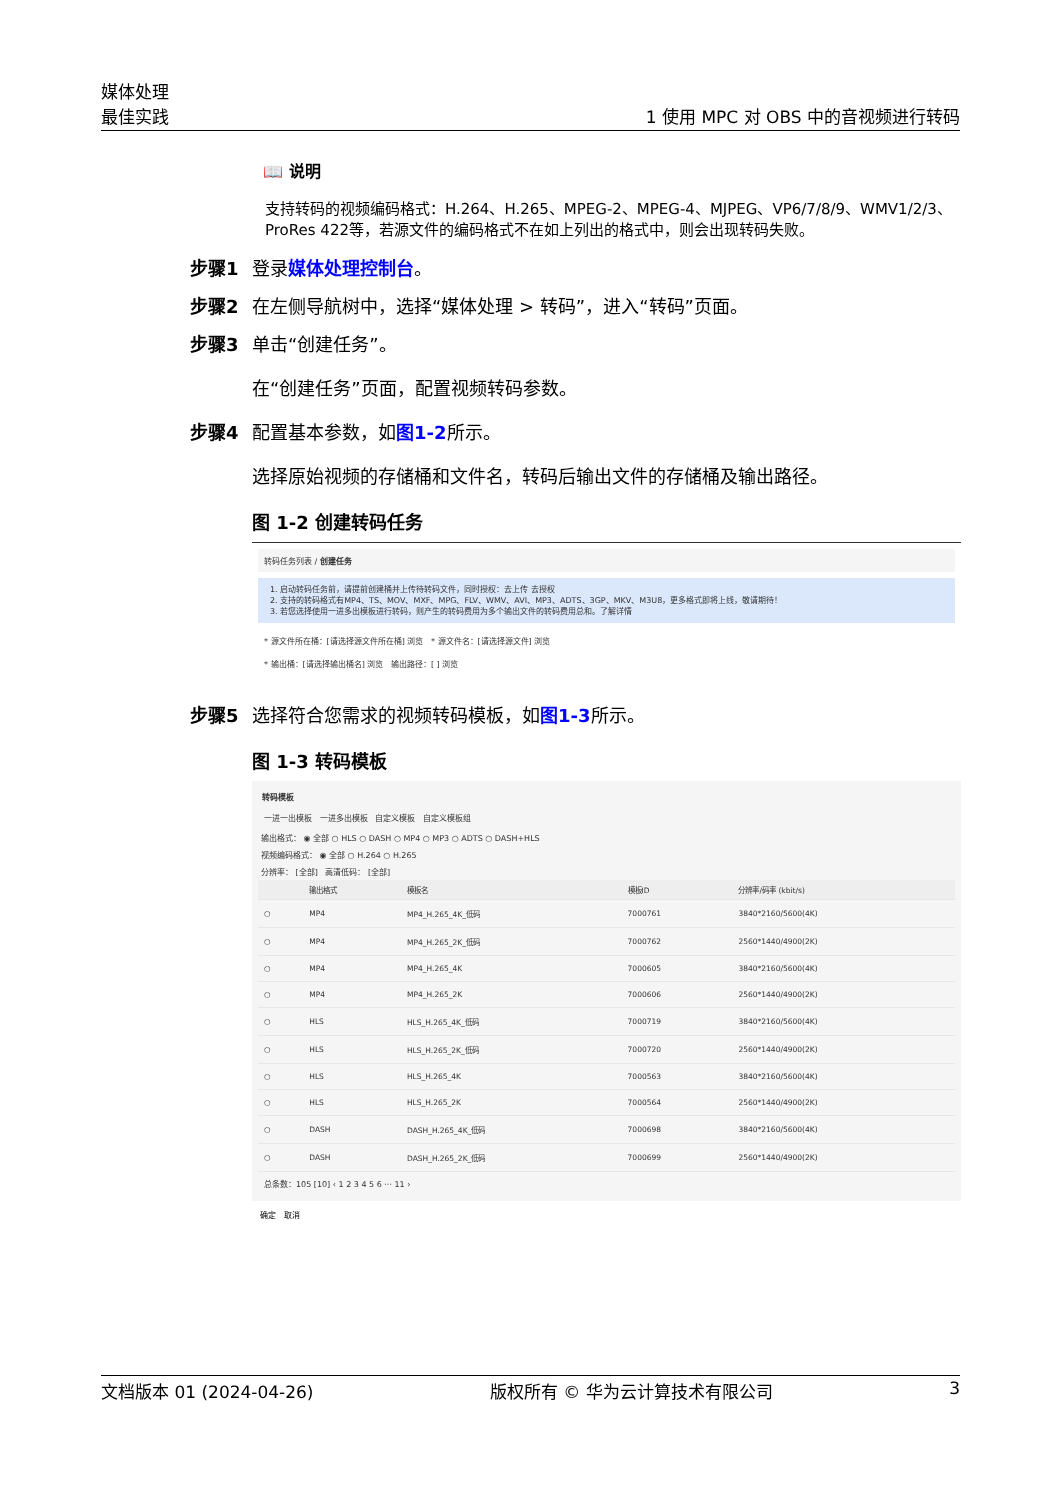媒体处理
最佳实践
1 使用 MPC 对 OBS 中的音视频进行转码
📖 说明
支持转码的视频编码格式：H.264、H.265、MPEG-2、MPEG-4、MJPEG、VP6/7/8/9、WMV1/2/3、ProRes 422等，若源文件的编码格式不在如上列出的格式中，则会出现转码失败。
步骤1 登录媒体处理控制台。
步骤2 在左侧导航树中，选择“媒体处理 > 转码”，进入“转码”页面。
步骤3 单击“创建任务”。
在“创建任务”页面，配置视频转码参数。
步骤4 配置基本参数，如图1-2所示。
选择原始视频的存储桶和文件名，转码后输出文件的存储桶及输出路径。
图 1-2 创建转码任务
转码任务列表 / 创建任务
1. 启动转码任务前，请提前创建桶并上传待转码文件，同时授权：去上传 去授权
2. 支持的转码格式有MP4、TS、MOV、MXF、MPG、FLV、WMV、AVI、MP3、ADTS、3GP、MKV、M3U8，更多格式即将上线，敬请期待！
3. 若您选择使用一进多出模板进行转码，则产生的转码费用为多个输出文件的转码费用总和。了解详情
* 源文件所在桶：[请选择源文件所在桶] 浏览 * 源文件名：[请选择源文件] 浏览
* 输出桶：[请选择输出桶名] 浏览 输出路径：[ ] 浏览
步骤5 选择符合您需求的视频转码模板，如图1-3所示。
图 1-3 转码模板
转码模板
一进一出模板 一进多出模板 自定义模板 自定义模板组
输出格式： ◉ 全部 ○ HLS ○ DASH ○ MP4 ○ MP3 ○ ADTS ○ DASH+HLS
视频编码格式： ◉ 全部 ○ H.264 ○ H.265
分辨率： [全部] 高清低码： [全部]
| | 输出格式 | 模板名 | 模板ID | 分辨率/码率 (kbit/s) |
| --- | --- | --- | --- | --- |
| ○ | MP4 | MP4_H.265_4K_低码 | 7000761 | 3840*2160/5600(4K) |
| ○ | MP4 | MP4_H.265_2K_低码 | 7000762 | 2560*1440/4900(2K) |
| ○ | MP4 | MP4_H.265_4K | 7000605 | 3840*2160/5600(4K) |
| ○ | MP4 | MP4_H.265_2K | 7000606 | 2560*1440/4900(2K) |
| ○ | HLS | HLS_H.265_4K_低码 | 7000719 | 3840*2160/5600(4K) |
| ○ | HLS | HLS_H.265_2K_低码 | 7000720 | 2560*1440/4900(2K) |
| ○ | HLS | HLS_H.265_4K | 7000563 | 3840*2160/5600(4K) |
| ○ | HLS | HLS_H.265_2K | 7000564 | 2560*1440/4900(2K) |
| ○ | DASH | DASH_H.265_4K_低码 | 7000698 | 3840*2160/5600(4K) |
| ○ | DASH | DASH_H.265_2K_低码 | 7000699 | 2560*1440/4900(2K) |
总条数：105 [10] ‹ 1 2 3 4 5 6 ··· 11 ›
确定 取消
文档版本 01 (2024-04-26) 版权所有 © 华为云计算技术有限公司 3